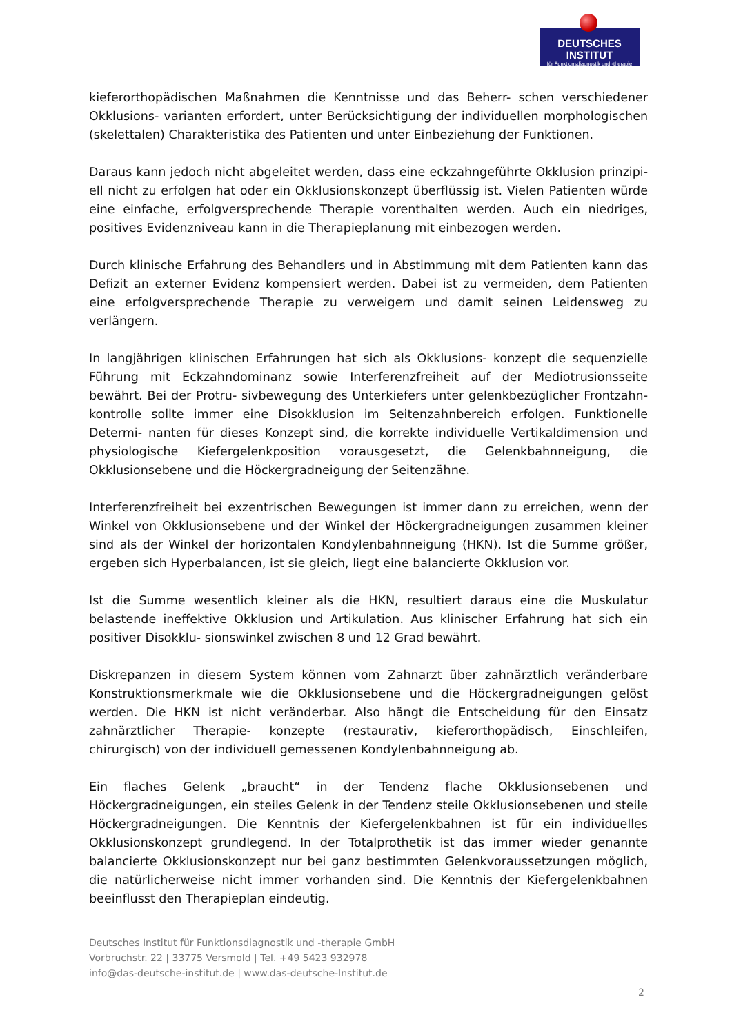DEUTSCHES INSTITUT
für Funktionsdiagnostik und -therapie
kieferorthopädischen Maßnahmen die Kenntnisse und das Beherr- schen verschiedener Okklusions- varianten erfordert, unter Berücksichtigung der individuellen morphologischen (skelettalen) Charakteristika des Patienten und unter Einbeziehung der Funktionen.
Daraus kann jedoch nicht abgeleitet werden, dass eine eckzahngeführte Okklusion prinzipi-ell nicht zu erfolgen hat oder ein Okklusionskonzept überflüssig ist. Vielen Patienten würde eine einfache, erfolgversprechende Therapie vorenthalten werden. Auch ein niedriges, positives Evidenzniveau kann in die Therapieplanung mit einbezogen werden.
Durch klinische Erfahrung des Behandlers und in Abstimmung mit dem Patienten kann das Defizit an externer Evidenz kompensiert werden. Dabei ist zu vermeiden, dem Patienten eine erfolgversprechende Therapie zu verweigern und damit seinen Leidensweg zu verlängern.
In langjährigen klinischen Erfahrungen hat sich als Okklusions- konzept die sequenzielle Führung mit Eckzahndominanz sowie Interferenzfreiheit auf der Mediotrusionsseite bewährt. Bei der Protru- sivbewegung des Unterkiefers unter gelenkbezüglicher Frontzahn- kontrolle sollte immer eine Disokklusion im Seitenzahnbereich erfolgen. Funktionelle Determi- nanten für dieses Konzept sind, die korrekte individuelle Vertikaldimension und physiologische Kiefergelenkposition vorausgesetzt, die Gelenkbahnneigung, die Okklusionsebene und die Höckergradneigung der Seitenzähne.
Interferenzfreiheit bei exzentrischen Bewegungen ist immer dann zu erreichen, wenn der Winkel von Okklusionsebene und der Winkel der Höckergradneigungen zusammen kleiner sind als der Winkel der horizontalen Kondylenbahnneigung (HKN). Ist die Summe größer, ergeben sich Hyperbalancen, ist sie gleich, liegt eine balancierte Okklusion vor.
Ist die Summe wesentlich kleiner als die HKN, resultiert daraus eine die Muskulatur belastende ineffektive Okklusion und Artikulation. Aus klinischer Erfahrung hat sich ein positiver Disokklu- sionswinkel zwischen 8 und 12 Grad bewährt.
Diskrepanzen in diesem System können vom Zahnarzt über zahnärztlich veränderbare Konstruktionsmerkmale wie die Okklusionsebene und die Höckergradneigungen gelöst werden. Die HKN ist nicht veränderbar. Also hängt die Entscheidung für den Einsatz zahnärztlicher Therapie- konzepte (restaurativ, kieferorthopädisch, Einschleifen, chirurgisch) von der individuell gemessenen Kondylenbahnneigung ab.
Ein flaches Gelenk „braucht“ in der Tendenz flache Okklusionsebenen und Höckergradneigungen, ein steiles Gelenk in der Tendenz steile Okklusionsebenen und steile Höckergradneigungen. Die Kenntnis der Kiefergelenkbahnen ist für ein individuelles Okklusionskonzept grundlegend. In der Totalprothetik ist das immer wieder genannte balancierte Okklusionskonzept nur bei ganz bestimmten Gelenkvoraussetzungen möglich, die natürlicherweise nicht immer vorhanden sind. Die Kenntnis der Kiefergelenkbahnen beeinflusst den Therapieplan eindeutig.
Deutsches Institut für Funktionsdiagnostik und -therapie GmbH
Vorbruchstr. 22 | 33775 Versmold | Tel. +49 5423 932978
info@das-deutsche-institut.de | www.das-deutsche-Institut.de
2